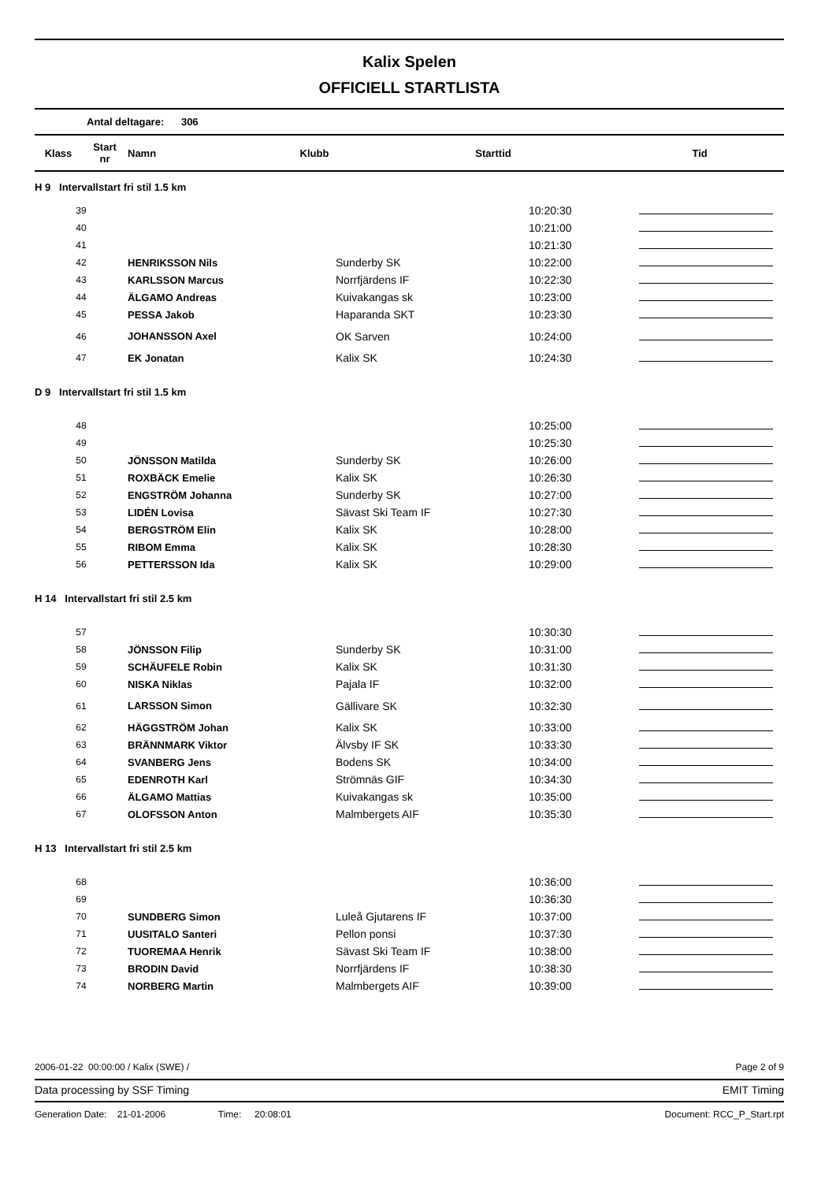Kalix Spelen
OFFICIELL STARTLISTA
Antal deltagare: 306
| Klass | Start nr | Namn | Klubb | Starttid | Tid |
| --- | --- | --- | --- | --- | --- |
| H 9 Intervallstart fri stil 1.5 km | | | | |
| 39 | | | 10:20:30 | |
| 40 | | | 10:21:00 | |
| 41 | | | 10:21:30 | |
| 42 | HENRIKSSON Nils | Sunderby SK | 10:22:00 | |
| 43 | KARLSSON Marcus | Norrfjärdens IF | 10:22:30 | |
| 44 | ÄLGAMO Andreas | Kuivakangas sk | 10:23:00 | |
| 45 | PESSA Jakob | Haparanda SKT | 10:23:30 | |
| 46 | JOHANSSON Axel | OK Sarven | 10:24:00 | |
| 47 | EK Jonatan | Kalix SK | 10:24:30 | |
| D 9 Intervallstart fri stil 1.5 km | | | | |
| 48 | | | 10:25:00 | |
| 49 | | | 10:25:30 | |
| 50 | JÖNSSON Matilda | Sunderby SK | 10:26:00 | |
| 51 | ROXBÄCK Emelie | Kalix SK | 10:26:30 | |
| 52 | ENGSTRÖM Johanna | Sunderby SK | 10:27:00 | |
| 53 | LIDÉN Lovisa | Sävast Ski Team IF | 10:27:30 | |
| 54 | BERGSTRÖM Elin | Kalix SK | 10:28:00 | |
| 55 | RIBOM Emma | Kalix SK | 10:28:30 | |
| 56 | PETTERSSON Ida | Kalix SK | 10:29:00 | |
| H 14 Intervallstart fri stil 2.5 km | | | | |
| 57 | | | 10:30:30 | |
| 58 | JÖNSSON Filip | Sunderby SK | 10:31:00 | |
| 59 | SCHÄUFELE Robin | Kalix SK | 10:31:30 | |
| 60 | NISKA Niklas | Pajala IF | 10:32:00 | |
| 61 | LARSSON Simon | Gällivare SK | 10:32:30 | |
| 62 | HÄGGSTRÖM Johan | Kalix SK | 10:33:00 | |
| 63 | BRÄNNMARK Viktor | Älvsby IF SK | 10:33:30 | |
| 64 | SVANBERG Jens | Bodens SK | 10:34:00 | |
| 65 | EDENROTH Karl | Strömnäs GIF | 10:34:30 | |
| 66 | ÄLGAMO Mattias | Kuivakangas sk | 10:35:00 | |
| 67 | OLOFSSON Anton | Malmbergets AIF | 10:35:30 | |
| H 13 Intervallstart fri stil 2.5 km | | | | |
| 68 | | | 10:36:00 | |
| 69 | | | 10:36:30 | |
| 70 | SUNDBERG Simon | Luleå Gjutarens IF | 10:37:00 | |
| 71 | UUSITALO Santeri | Pellon ponsi | 10:37:30 | |
| 72 | TUOREMAA Henrik | Sävast Ski Team IF | 10:38:00 | |
| 73 | BRODIN David | Norrfjärdens IF | 10:38:30 | |
| 74 | NORBERG Martin | Malmbergets AIF | 10:39:00 | |
2006-01-22 00:00:00 / Kalix (SWE) / Page 2 of 9
Data processing by SSF Timing EMIT Timing
Generation Date: 21-01-2006 Time: 20:08:01 Document: RCC_P_Start.rpt